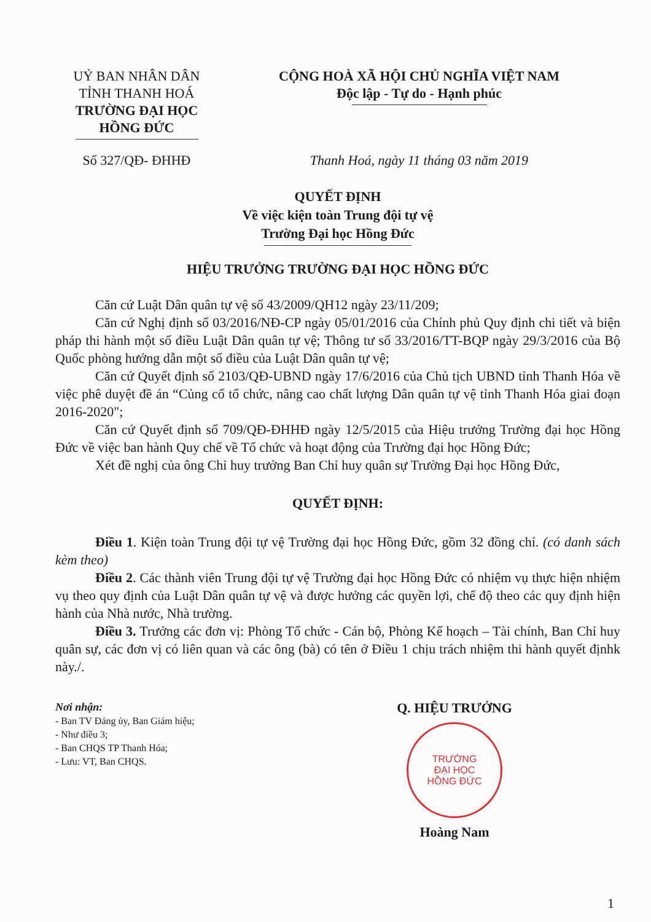UỶ BAN NHÂN DÂN
TỈNH THANH HOÁ
TRƯỜNG ĐẠI HỌC HỒNG ĐỨC
CỘNG HOÀ XÃ HỘI CHỦ NGHĨA VIỆT NAM
Độc lập - Tự do - Hạnh phúc
Số 327/QĐ- ĐHHĐ Thanh Hoá, ngày 11 tháng 03 năm 2019
QUYẾT ĐỊNH
Về việc kiện toàn Trung đội tự vệ
Trường Đại học Hồng Đức
HIỆU TRƯỞNG TRƯỜNG ĐẠI HỌC HỒNG ĐỨC
Căn cứ Luật Dân quân tự vệ số 43/2009/QH12 ngày 23/11/209;
Căn cứ Nghị định số 03/2016/NĐ-CP ngày 05/01/2016 của Chính phủ Quy định chi tiết và biện pháp thi hành một số điều Luật Dân quân tự vệ; Thông tư số 33/2016/TT-BQP ngày 29/3/2016 của Bộ Quốc phòng hướng dẫn một số điều của Luật Dân quân tự vệ;
Căn cứ Quyết định số 2103/QĐ-UBND ngày 17/6/2016 của Chủ tịch UBND tỉnh Thanh Hóa về việc phê duyệt đề án “Củng cố tổ chức, nâng cao chất lượng Dân quân tự vệ tỉnh Thanh Hóa giai đoạn 2016-2020";
Căn cứ Quyết định số 709/QĐ-ĐHHĐ ngày 12/5/2015 của Hiệu trưởng Trường đại học Hồng Đức về việc ban hành Quy chế về Tổ chức và hoạt động của Trường đại học Hồng Đức;
Xét đề nghị của ông Chỉ huy trưởng Ban Chỉ huy quân sự Trường Đại học Hồng Đức,
QUYẾT ĐỊNH:
Điều 1. Kiện toàn Trung đội tự vệ Trường đại học Hồng Đức, gồm 32 đồng chí. (có danh sách kèm theo)
Điều 2. Các thành viên Trung đội tự vệ Trường đại học Hồng Đức có nhiệm vụ thực hiện nhiệm vụ theo quy định của Luật Dân quân tự vệ và được hưởng các quyền lợi, chế độ theo các quy định hiện hành của Nhà nước, Nhà trường.
Điều 3. Trưởng các đơn vị: Phòng Tổ chức - Cán bộ, Phòng Kế hoạch – Tài chính, Ban Chỉ huy quân sự, các đơn vị có liên quan và các ông (bà) có tên ở Điều 1 chịu trách nhiệm thi hành quyết địnhk này./.
Nơi nhận:
- Ban TV Đảng ủy, Ban Giám hiệu;
- Như điều 3;
- Ban CHQS TP Thanh Hóa;
- Lưu: VT, Ban CHQS.
Q. HIỆU TRƯỞNG
TRƯỜNG
ĐẠI HỌC
HỒNG ĐỨC
Hoàng Nam
1